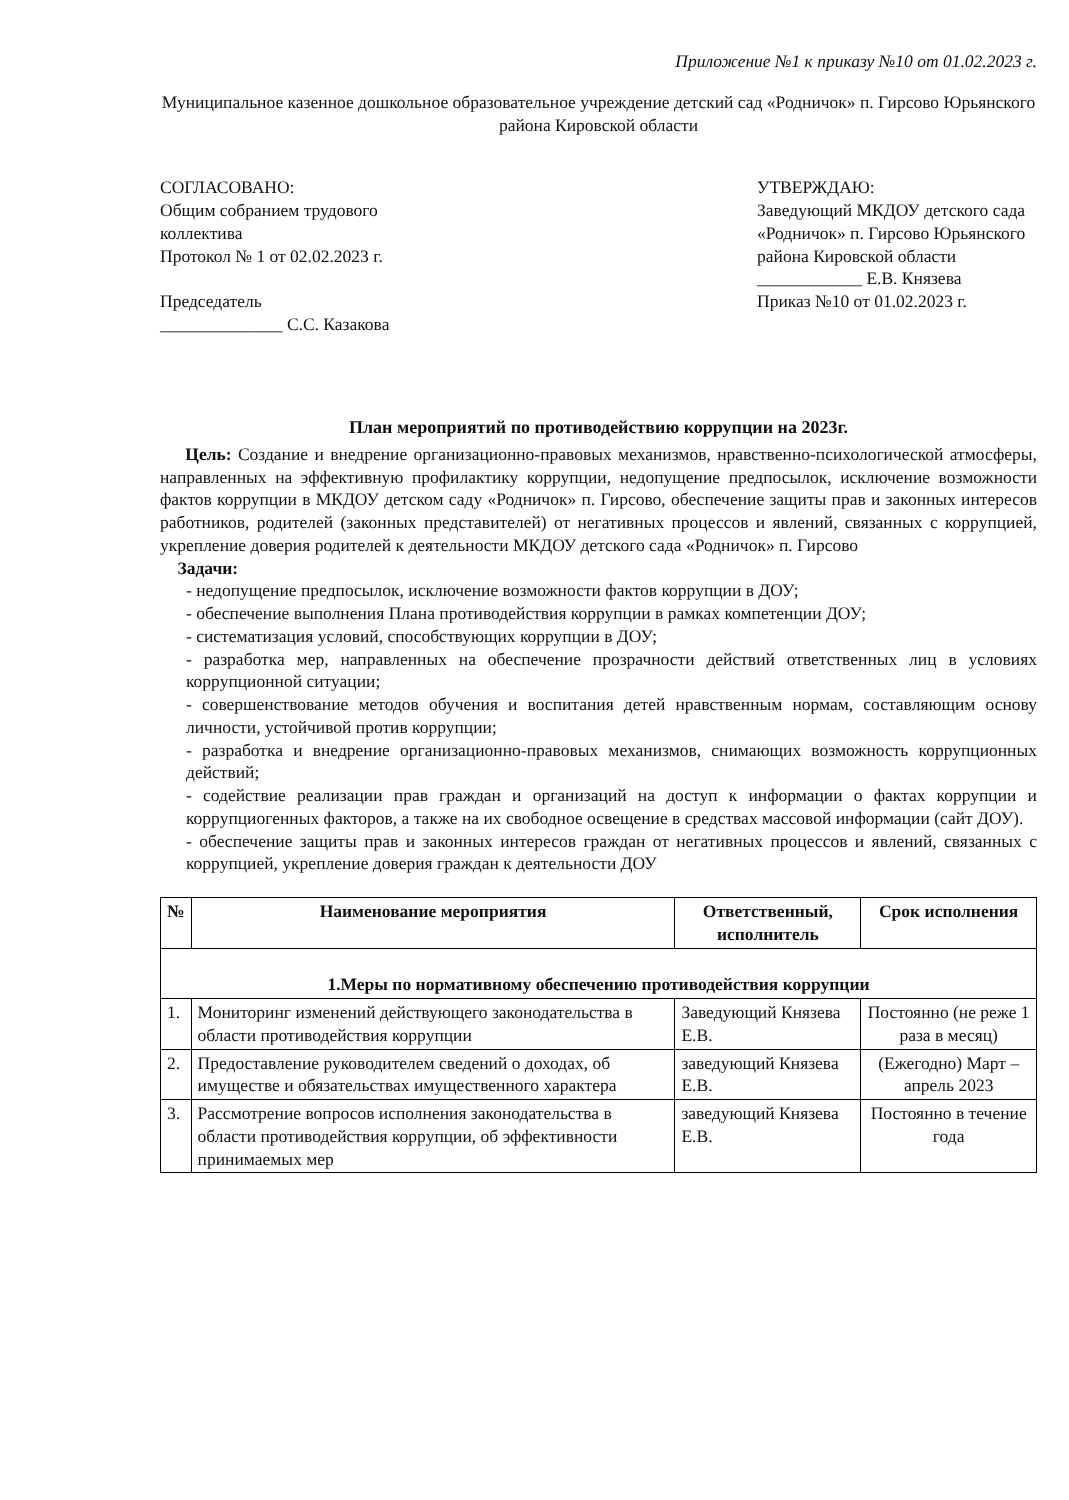Приложение №1 к приказу №10 от 01.02.2023 г.
Муниципальное казенное дошкольное образовательное учреждение детский сад «Родничок» п. Гирсово Юрьянского района Кировской области
СОГЛАСОВАНО:
Общим собранием трудового коллектива
Протокол № 1 от 02.02.2023 г.
Председатель
______________ С.С. Казакова
УТВЕРЖДАЮ:
Заведующий МКДОУ детского сада «Родничок» п. Гирсово Юрьянского района Кировской области
____________ Е.В. Князева
Приказ №10 от 01.02.2023 г.
План мероприятий по противодействию коррупции на 2023г.
Цель: Создание и внедрение организационно-правовых механизмов, нравственно-психологической атмосферы, направленных на эффективную профилактику коррупции, недопущение предпосылок, исключение возможности фактов коррупции в МКДОУ детском саду «Родничок» п. Гирсово, обеспечение защиты прав и законных интересов работников, родителей (законных представителей) от негативных процессов и явлений, связанных с коррупцией, укрепление доверия родителей к деятельности МКДОУ детского сада «Родничок» п. Гирсово
Задачи:
- недопущение предпосылок, исключение возможности фактов коррупции в ДОУ;
- обеспечение выполнения Плана противодействия коррупции в рамках компетенции ДОУ;
- систематизация условий, способствующих коррупции в ДОУ;
- разработка мер, направленных на обеспечение прозрачности действий ответственных лиц в условиях коррупционной ситуации;
- совершенствование методов обучения и воспитания детей нравственным нормам, составляющим основу личности, устойчивой против коррупции;
- разработка и внедрение организационно-правовых механизмов, снимающих возможность коррупционных действий;
- содействие реализации прав граждан и организаций на доступ к информации о фактах коррупции и коррупциогенных факторов, а также на их свободное освещение в средствах массовой информации (сайт ДОУ).
- обеспечение защиты прав и законных интересов граждан от негативных процессов и явлений, связанных с коррупцией, укрепление доверия граждан к деятельности ДОУ
| № | Наименование мероприятия | Ответственный, исполнитель | Срок исполнения |
| --- | --- | --- | --- |
| 1.Меры по нормативному обеспечению противодействия коррупции | | | |
| 1. | Мониторинг изменений действующего законодательства в области противодействия коррупции | Заведующий Князева Е.В. | Постоянно (не реже 1 раза в месяц) |
| 2. | Предоставление руководителем сведений о доходах, об имуществе и обязательствах имущественного характера | заведующий Князева Е.В. | (Ежегодно) Март –апрель 2023 |
| 3. | Рассмотрение вопросов исполнения законодательства в области противодействия коррупции, об эффективности принимаемых мер | заведующий Князева Е.В. | Постоянно в течение года |